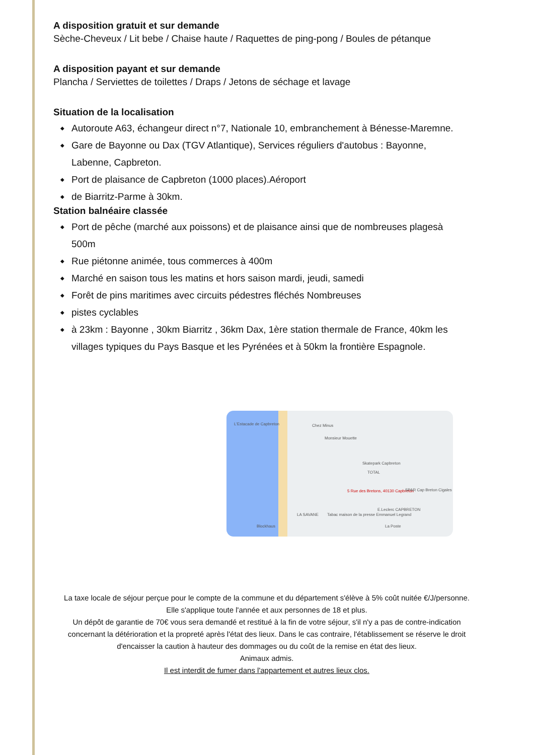A disposition gratuit et sur demande
Sèche-Cheveux / Lit bebe / Chaise haute / Raquettes de ping-pong / Boules de pétanque
A disposition payant et sur demande
Plancha / Serviettes de toilettes / Draps / Jetons de séchage et lavage
Situation de la localisation
◆ Autoroute A63, échangeur direct n°7, Nationale 10, embranchement à Bénesse-Maremne.
◆ Gare de Bayonne ou Dax (TGV Atlantique), Services réguliers d'autobus : Bayonne, Labenne, Capbreton.
◆ Port de plaisance de Capbreton (1000 places).Aéroport
◆ de Biarritz-Parme à 30km.
Station balnéaire classée
◆ Port de pêche (marché aux poissons) et de plaisance ainsi que de nombreuses plagesà 500m
◆ Rue piétonne animée, tous commerces à 400m
◆ Marché en saison tous les matins et hors saison mardi, jeudi, samedi
◆ Forêt de pins maritimes avec circuits pédestres fléchés Nombreuses
◆ pistes cyclables
◆ à 23km : Bayonne , 30km Biarritz , 36km Dax, 1ère station thermale de France, 40km les villages typiques du Pays Basque et les Pyrénées et à 50km la frontière Espagnole.
L'Estacade de Capbreton Chez Minus
Monsieur Mouette
Skatepark Capbreton
TOTAL
5 Rue des Bretons, 40130 Capbreton SPAR Cap Breton Cigales
E.Leclerc CAPBRETON
LA SAVANE Tabac maison de la presse Emmanuel Legrand
La Poste Blockhaus
La taxe locale de séjour perçue pour le compte de la commune et du département s'élève à 5% coût nuitée €/J/personne.
Elle s'applique toute l'année et aux personnes de 18 et plus.
Un dépôt de garantie de 70€ vous sera demandé et restitué à la fin de votre séjour, s'il n'y a pas de contre-indication concernant la détérioration et la propreté après l'état des lieux. Dans le cas contraire, l'établissement se réserve le droit d'encaisser la caution à hauteur des dommages ou du coût de la remise en état des lieux.
Animaux admis.
Il est interdit de fumer dans l'appartement et autres lieux clos.